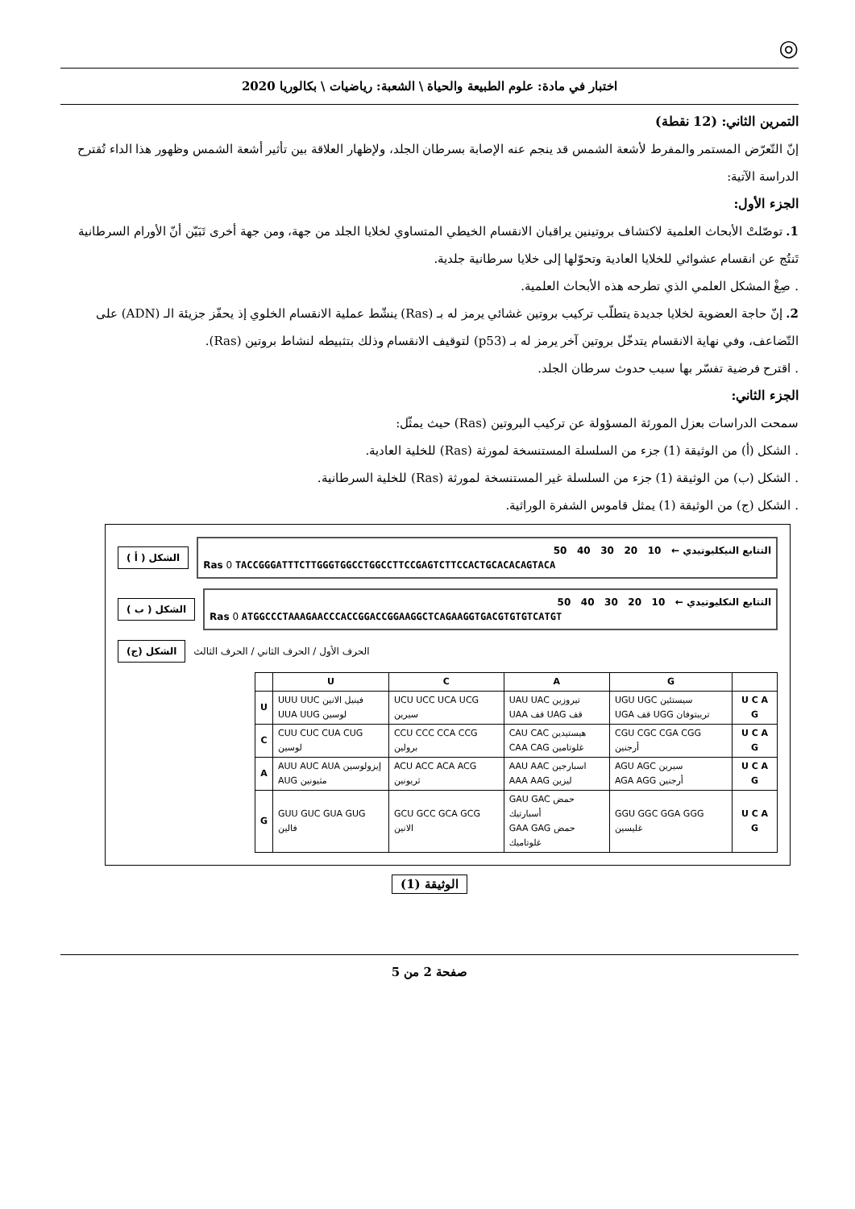◎
اختبار في مادة: علوم الطبيعة والحياة \ الشعبة: رياضيات \ بكالوريا 2020
التمرين الثاني: (12 نقطة)
إنّ التّعرّض المستمر والمفرط لأشعة الشمس قد ينجم عنه الإصابة بسرطان الجلد، ولإظهار العلاقة بين تأثير أشعة الشمس وظهور هذا الداء تُقترح الدراسة الآتية:
الجزء الأول:
1. توصّلتْ الأبحاث العلمية لاكتشاف بروتينين يراقبان الانقسام الخيطي المتساوي لخلايا الجلد من جهة، ومن جهة أخرى تَبَيّن أنّ الأورام السرطانية تَنتُج عن انقسام عشوائي للخلايا العادية وتحوّلها إلى خلايا سرطانية جلدية.
. صِغْ المشكل العلمي الذي تطرحه هذه الأبحاث العلمية.
2. إنّ حاجة العضوية لخلايا جديدة يتطلّب تركيب بروتين غشائي يرمز له بـ (Ras) ينشّط عملية الانقسام الخلوي إذ يحفّز جزيئة الـ (ADN) على التّضاعف، وفي نهاية الانقسام يتدخّل بروتين آخر يرمز له بـ (p53) لتوقيف الانقسام وذلك بتثبيطه لنشاط بروتين (Ras).
. اقترح فرضية تفسّر بها سبب حدوث سرطان الجلد.
الجزء الثاني:
سمحت الدراسات بعزل المورثة المسؤولة عن تركيب البروتين (Ras) حيث يمثّل:
. الشكل (أ) من الوثيقة (1) جزء من السلسلة المستنسخة لمورثة (Ras) للخلية العادية.
. الشكل (ب) من الوثيقة (1) جزء من السلسلة غير المستنسخة لمورثة (Ras) للخلية السرطانية.
. الشكل (ج) من الوثيقة (1) يمثل قاموس الشفرة الوراثية.
الشكل ( أ )
التتابع النيكليوتيدي ← 10 20 30 40 50
Ras 0 TACCGGGATTTCTTGGGTGGCCTGGCCTTCCGAGTCTTCCACTGCACACAGTACA
الشكل ( ب )
التتابع النكليوتيدي ← 10 20 30 40 50
Ras 0 ATGGCCCTAAAGAACCCACCGGACCGGAAGGCTCAGAAGGTGACGTGTGTCATGT
الشكل (ج) الحرف الأول / الحرف الثاني / الحرف الثالث
| | U | C | A | G | |
| --- | --- | --- | --- | --- | --- |
| U | UUU UUC فينيل الانين UUA UUG لوسين | UCU UCC UCA UCG سيرين | UAU UAC تيروزين UAA قف UAG قف | UGU UGC سيستئين UGA قف UGG تريبتوفان | U C A G |
| C | CUU CUC CUA CUG لوسين | CCU CCC CCA CCG برولين | CAU CAC هيستيدين CAA CAG غلوتامين | CGU CGC CGA CGG أرجنين | U C A G |
| A | AUU AUC AUA إيزولوسين AUG مثيونين | ACU ACC ACA ACG ثريونين | AAU AAC اسبارجين AAA AAG ليزين | AGU AGC سيرين AGA AGG أرجنين | U C A G |
| G | GUU GUC GUA GUG فالين | GCU GCC GCA GCG الانين | GAU GAC حمض أسبارتيك GAA GAG حمض غلوتاميك | GGU GGC GGA GGG غليسين | U C A G |
الوثيقة (1)
صفحة 2 من 5